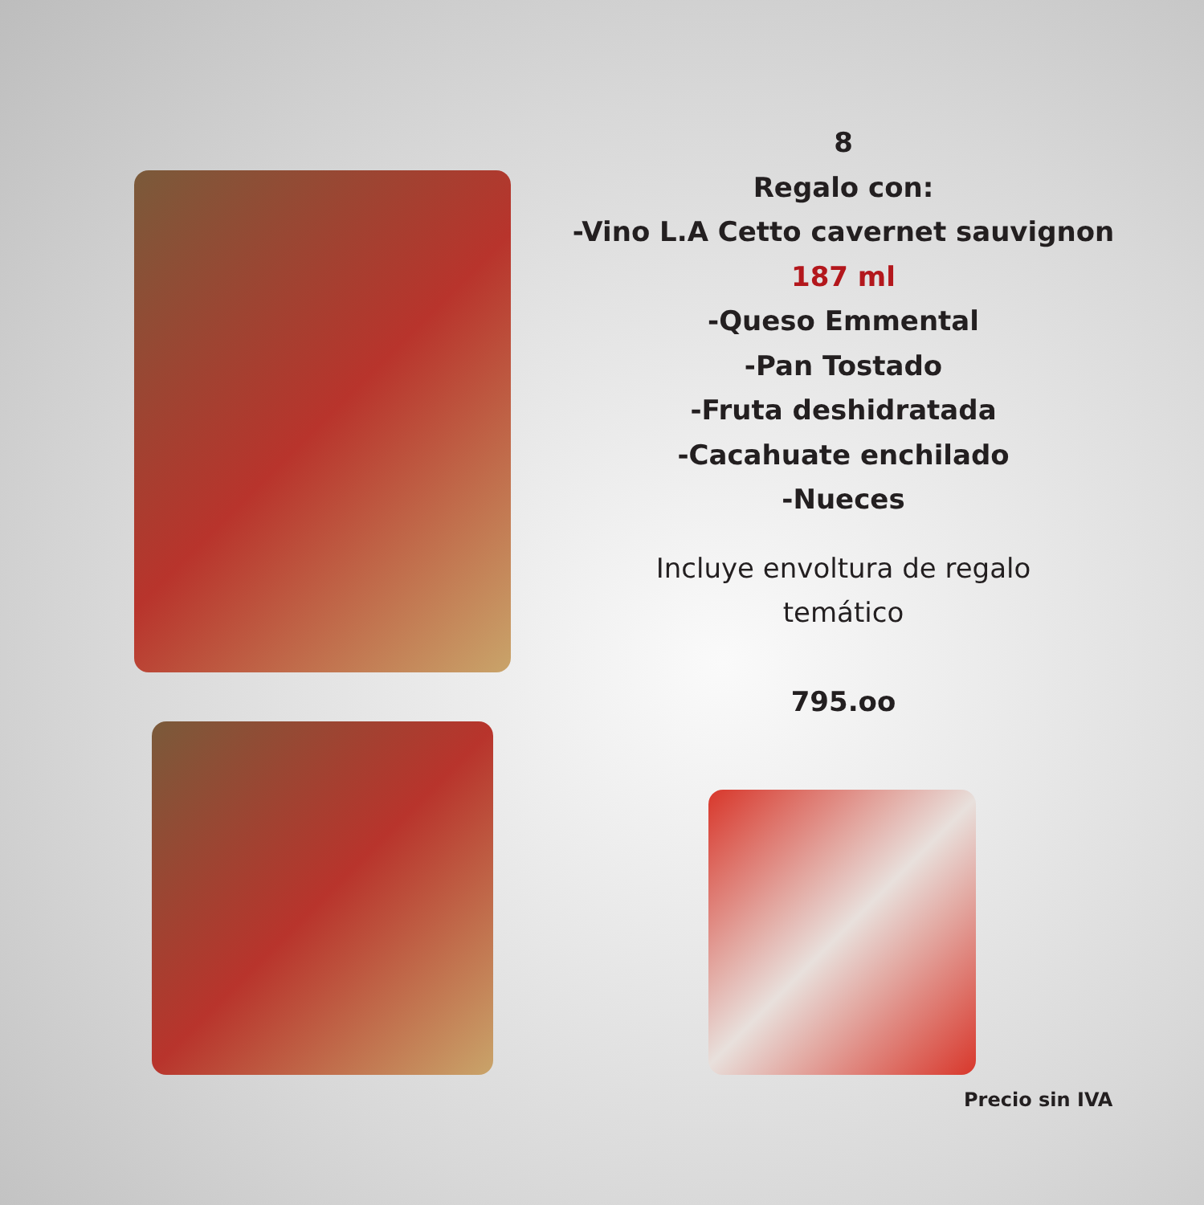8
Regalo con:
-Vino L.A Cetto cavernet sauvignon
187 ml
-Queso Emmental
-Pan Tostado
-Fruta deshidratada
-Cacahuate enchilado
-Nueces
Incluye envoltura de regalo
temático
795.oo
Precio sin IVA